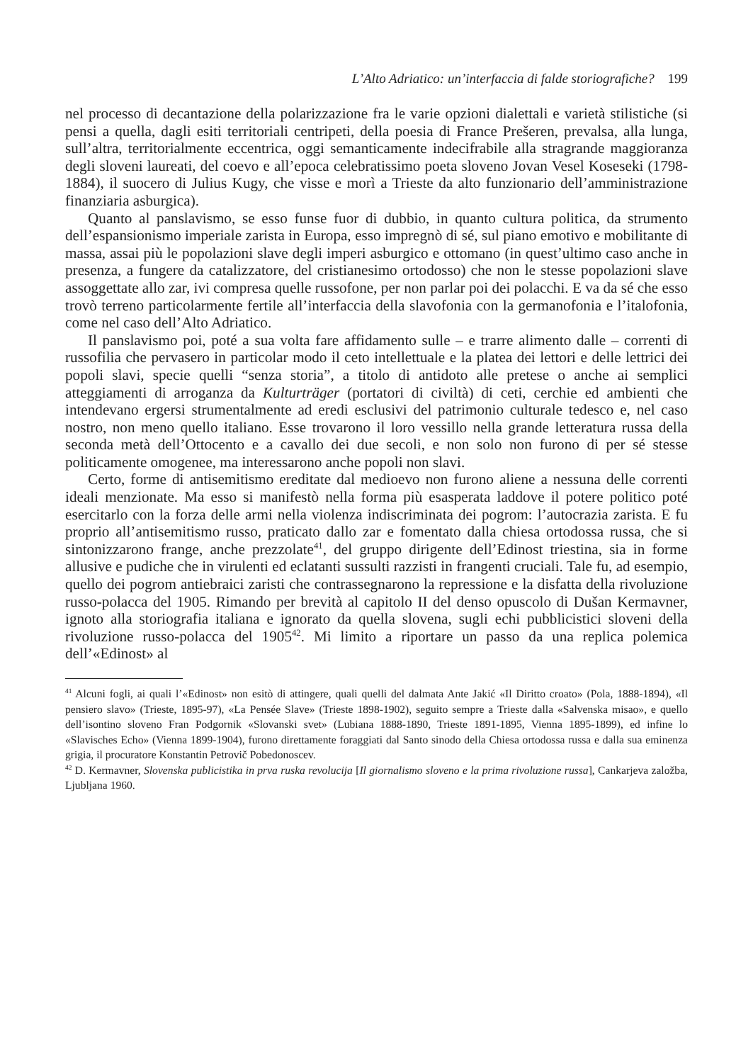L’Alto Adriatico: un’interfaccia di falde storiografiche? 199
nel processo di decantazione della polarizzazione fra le varie opzioni dialettali e varietà stilistiche (si pensi a quella, dagli esiti territoriali centripeti, della poesia di France Prešeren, prevalsa, alla lunga, sull’altra, territorialmente eccentrica, oggi semanticamente indecifrabile alla stragrande maggioranza degli sloveni laureati, del coevo e all’epoca celebratissimo poeta sloveno Jovan Vesel Koseseki (1798-1884), il suocero di Julius Kugy, che visse e morì a Trieste da alto funzionario dell’amministrazione finanziaria asburgica).
Quanto al panslavismo, se esso funse fuor di dubbio, in quanto cultura politica, da strumento dell’espansionismo imperiale zarista in Europa, esso impregnò di sé, sul piano emotivo e mobilitante di massa, assai più le popolazioni slave degli imperi asburgico e ottomano (in quest’ultimo caso anche in presenza, a fungere da catalizzatore, del cristianesimo ortodosso) che non le stesse popolazioni slave assoggettate allo zar, ivi compresa quelle russofone, per non parlar poi dei polacchi. E va da sé che esso trovò terreno particolarmente fertile all’interfaccia della slavofonia con la germanofonia e l’italofonia, come nel caso dell’Alto Adriatico.
Il panslavismo poi, poté a sua volta fare affidamento sulle – e trarre alimento dalle – correnti di russofilia che pervasero in particolar modo il ceto intellettuale e la platea dei lettori e delle lettrici dei popoli slavi, specie quelli “senza storia”, a titolo di antidoto alle pretese o anche ai semplici atteggiamenti di arroganza da Kulturträger (portatori di civiltà) di ceti, cerchie ed ambienti che intendevano ergersi strumentalmente ad eredi esclusivi del patrimonio culturale tedesco e, nel caso nostro, non meno quello italiano. Esse trovarono il loro vessillo nella grande letteratura russa della seconda metà dell’Ottocento e a cavallo dei due secoli, e non solo non furono di per sé stesse politicamente omogenee, ma interessarono anche popoli non slavi.
Certo, forme di antisemitismo ereditate dal medioevo non furono aliene a nessuna delle correnti ideali menzionate. Ma esso si manifestò nella forma più esasperata laddove il potere politico poté esercitarlo con la forza delle armi nella violenza indiscriminata dei pogrom: l’autocrazia zarista. E fu proprio all’antisemitismo russo, praticato dallo zar e fomentato dalla chiesa ortodossa russa, che si sintonizzarono frange, anche prezzolate<sup>41</sup>, del gruppo dirigente dell’Edinost triestina, sia in forme allusive e pudiche che in virulenti ed eclatanti sussulti razzisti in frangenti cruciali. Tale fu, ad esempio, quello dei pogrom antiebraici zaristi che contrassegnarono la repressione e la disfatta della rivoluzione russo-polacca del 1905. Rimando per brevità al capitolo II del denso opuscolo di Dušan Kermavner, ignoto alla storiografia italiana e ignorato da quella slovena, sugli echi pubblicistici sloveni della rivoluzione russo-polacca del 1905<sup>42</sup>. Mi limito a riportare un passo da una replica polemica dell’«Edinost» al
<sup>41</sup> Alcuni fogli, ai quali l’«Edinost» non esitò di attingere, quali quelli del dalmata Ante Jakić «Il Diritto croato» (Pola, 1888-1894), «Il pensiero slavo» (Trieste, 1895-97), «La Pensée Slave» (Trieste 1898-1902), seguito sempre a Trieste dalla «Salvenska misao», e quello dell’isontino sloveno Fran Podgornik «Slovanski svet» (Lubiana 1888-1890, Trieste 1891-1895, Vienna 1895-1899), ed infine lo «Slavisches Echo» (Vienna 1899-1904), furono direttamente foraggiati dal Santo sinodo della Chiesa ortodossa russa e dalla sua eminenza grigia, il procuratore Konstantin Petrovič Pobedonoscev.
<sup>42</sup> D. Kermavner, Slovenska publicistika in prva ruska revolucija [Il giornalismo sloveno e la prima rivoluzione russa], Cankarjeva založba, Ljubljana 1960.